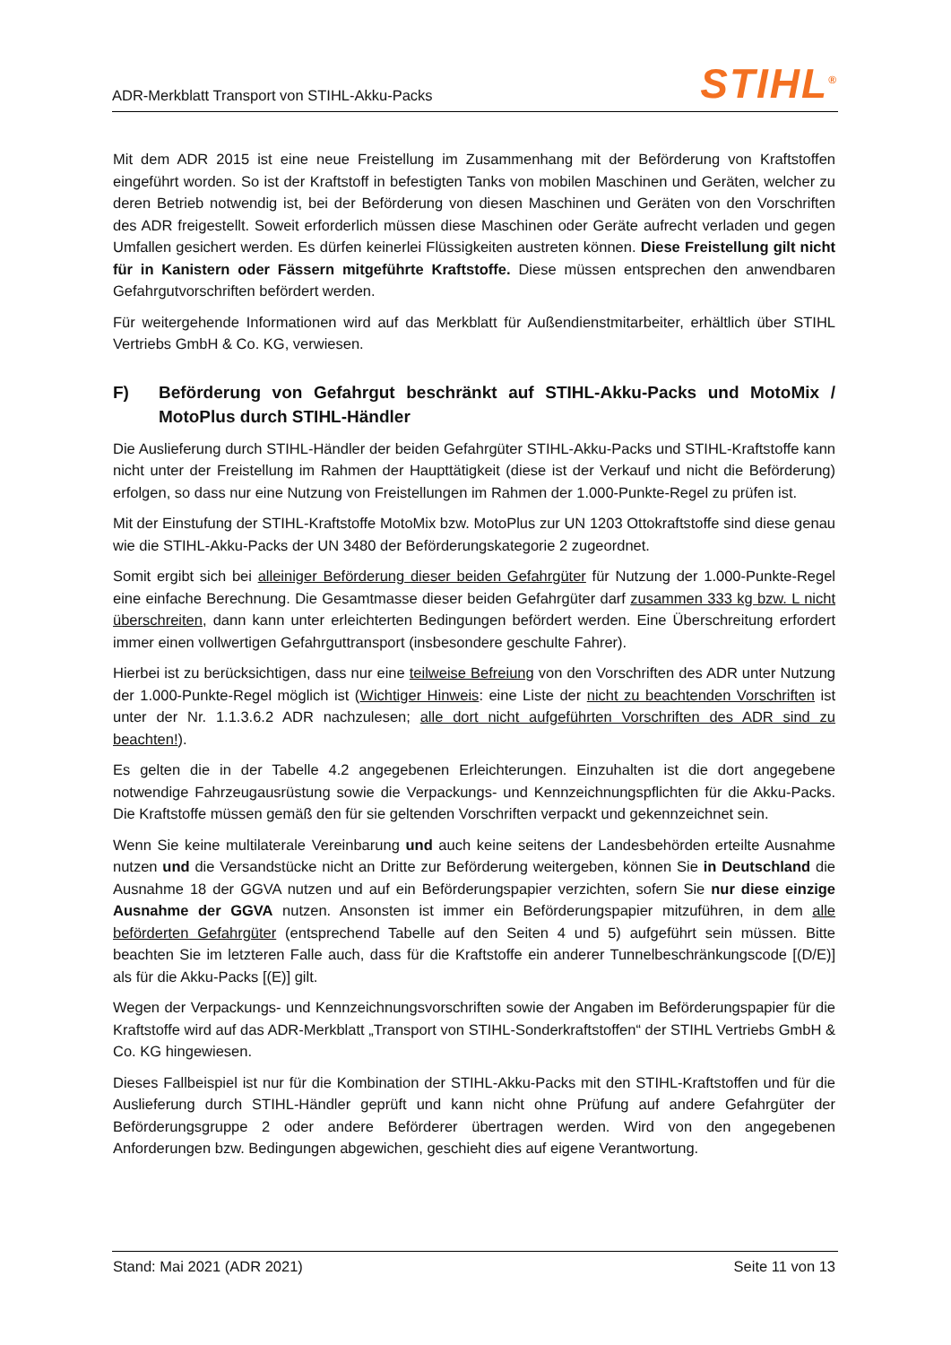ADR-Merkblatt Transport von STIHL-Akku-Packs
STIHL<sup>®</sup>
Mit dem ADR 2015 ist eine neue Freistellung im Zusammenhang mit der Beförderung von Kraftstoffen eingeführt worden. So ist der Kraftstoff in befestigten Tanks von mobilen Maschinen und Geräten, welcher zu deren Betrieb notwendig ist, bei der Beförderung von diesen Maschinen und Geräten von den Vorschriften des ADR freigestellt. Soweit erforderlich müssen diese Maschinen oder Geräte aufrecht verladen und gegen Umfallen gesichert werden. Es dürfen keinerlei Flüssigkeiten austreten können. Diese Freistellung gilt nicht für in Kanistern oder Fässern mitgeführte Kraftstoffe. Diese müssen entsprechen den anwendbaren Gefahrgutvorschriften befördert werden.
Für weitergehende Informationen wird auf das Merkblatt für Außendienstmitarbeiter, erhältlich über STIHL Vertriebs GmbH & Co. KG, verwiesen.
F) Beförderung von Gefahrgut beschränkt auf STIHL-Akku-Packs und MotoMix / MotoPlus durch STIHL-Händler
Die Auslieferung durch STIHL-Händler der beiden Gefahrgüter STIHL-Akku-Packs und STIHL-Kraftstoffe kann nicht unter der Freistellung im Rahmen der Haupttätigkeit (diese ist der Verkauf und nicht die Beförderung) erfolgen, so dass nur eine Nutzung von Freistellungen im Rahmen der 1.000-Punkte-Regel zu prüfen ist.
Mit der Einstufung der STIHL-Kraftstoffe MotoMix bzw. MotoPlus zur UN 1203 Ottokraftstoffe sind diese genau wie die STIHL-Akku-Packs der UN 3480 der Beförderungskategorie 2 zugeordnet.
Somit ergibt sich bei alleiniger Beförderung dieser beiden Gefahrgüter für Nutzung der 1.000-Punkte-Regel eine einfache Berechnung. Die Gesamtmasse dieser beiden Gefahrgüter darf zusammen 333 kg bzw. L nicht überschreiten, dann kann unter erleichterten Bedingungen befördert werden. Eine Überschreitung erfordert immer einen vollwertigen Gefahrguttransport (insbesondere geschulte Fahrer).
Hierbei ist zu berücksichtigen, dass nur eine teilweise Befreiung von den Vorschriften des ADR unter Nutzung der 1.000-Punkte-Regel möglich ist (Wichtiger Hinweis: eine Liste der nicht zu beachtenden Vorschriften ist unter der Nr. 1.1.3.6.2 ADR nachzulesen; alle dort nicht aufgeführten Vorschriften des ADR sind zu beachten!).
Es gelten die in der Tabelle 4.2 angegebenen Erleichterungen. Einzuhalten ist die dort angegebene notwendige Fahrzeugausrüstung sowie die Verpackungs- und Kennzeichnungspflichten für die Akku-Packs. Die Kraftstoffe müssen gemäß den für sie geltenden Vorschriften verpackt und gekennzeichnet sein.
Wenn Sie keine multilaterale Vereinbarung und auch keine seitens der Landesbehörden erteilte Ausnahme nutzen und die Versandstücke nicht an Dritte zur Beförderung weitergeben, können Sie in Deutschland die Ausnahme 18 der GGVA nutzen und auf ein Beförderungspapier verzichten, sofern Sie nur diese einzige Ausnahme der GGVA nutzen. Ansonsten ist immer ein Beförderungspapier mitzuführen, in dem alle beförderten Gefahrgüter (entsprechend Tabelle auf den Seiten 4 und 5) aufgeführt sein müssen. Bitte beachten Sie im letzteren Falle auch, dass für die Kraftstoffe ein anderer Tunnelbeschränkungscode [(D/E)] als für die Akku-Packs [(E)] gilt.
Wegen der Verpackungs- und Kennzeichnungsvorschriften sowie der Angaben im Beförderungspapier für die Kraftstoffe wird auf das ADR-Merkblatt „Transport von STIHL-Sonderkraftstoffen“ der STIHL Vertriebs GmbH & Co. KG hingewiesen.
Dieses Fallbeispiel ist nur für die Kombination der STIHL-Akku-Packs mit den STIHL-Kraftstoffen und für die Auslieferung durch STIHL-Händler geprüft und kann nicht ohne Prüfung auf andere Gefahrgüter der Beförderungsgruppe 2 oder andere Beförderer übertragen werden. Wird von den angegebenen Anforderungen bzw. Bedingungen abgewichen, geschieht dies auf eigene Verantwortung.
Stand: Mai 2021 (ADR 2021) Seite 11 von 13